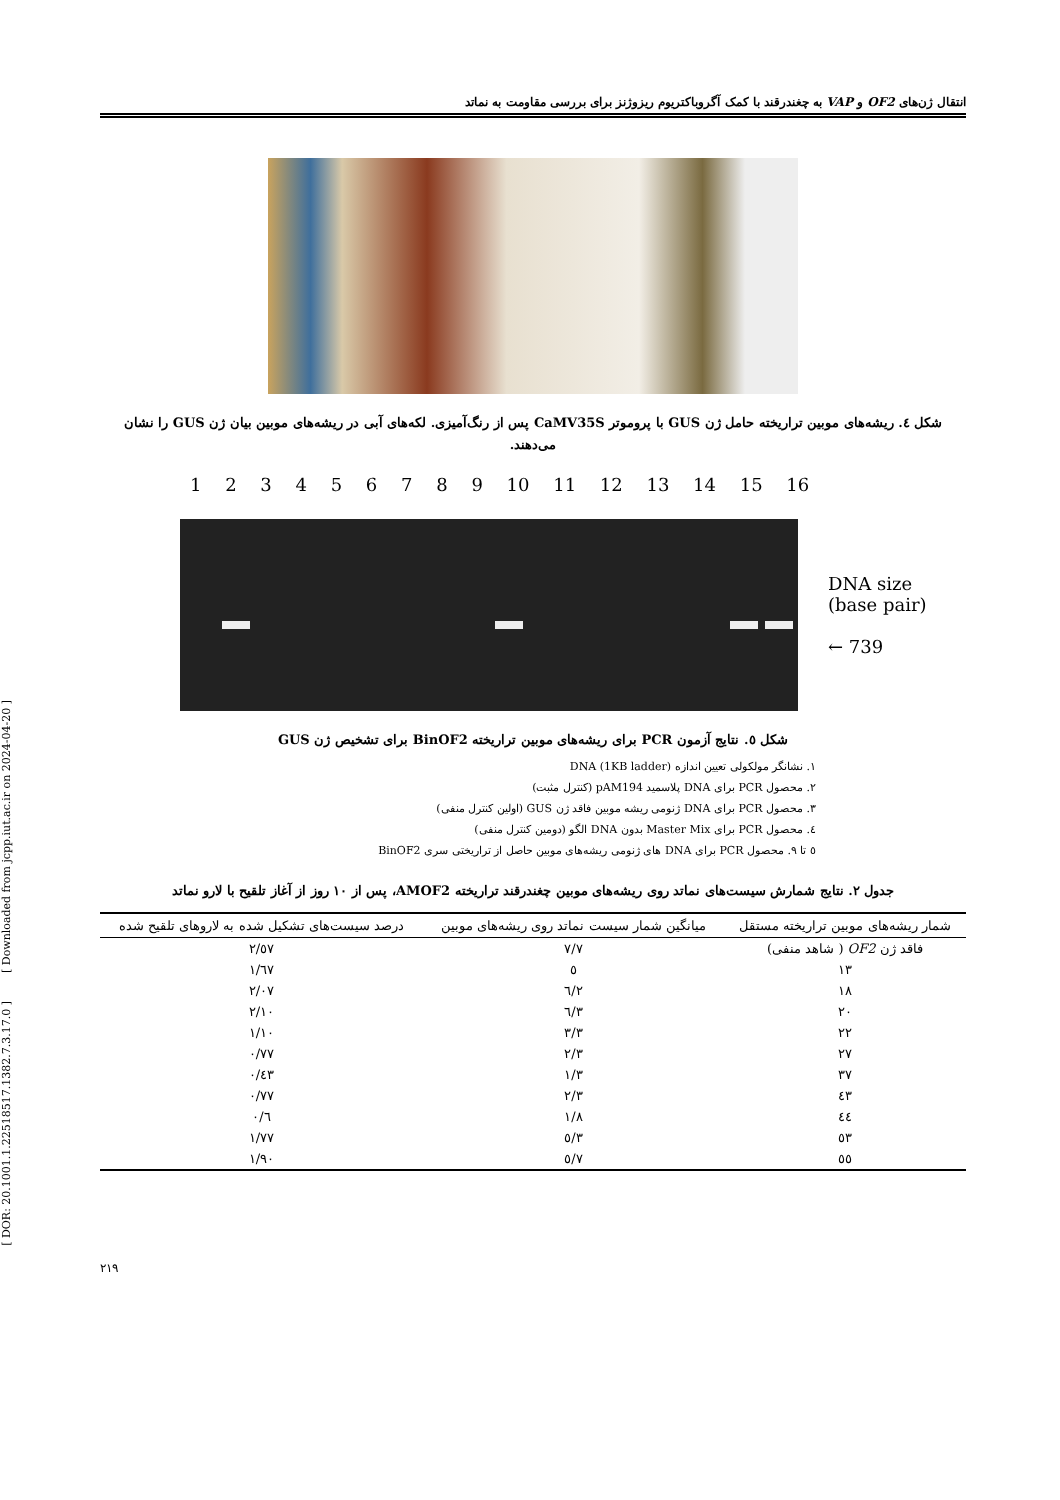انتقال ژن‌های OF2 و VAP به چغندرقند با کمک آگروباکتریوم ریزوژنز برای بررسی مقاومت به نماتد
شکل ٤. ریشه‌های موبین تراریخته حامل ژن GUS با پروموتر CaMV35S پس از رنگ‌آمیزی. لکه‌های آبی در ریشه‌های موبین بیان ژن GUS را نشان می‌دهند.
1 2 3 4 5 6 7 8 9 10 11 12 13 14 15 16
DNA size
(base pair)
← 739
شکل ٥. نتایج آزمون PCR برای ریشه‌های موبین تراریخته BinOF2 برای تشخیص ژن GUS
١. نشانگر مولکولی تعیین اندازه DNA (1KB ladder)
٢. محصول PCR برای DNA پلاسمید pAM194 (کنترل مثبت)
٣. محصول PCR برای DNA ژنومی ریشه موبین فاقد ژن GUS (اولین کنترل منفی)
٤. محصول PCR برای Master Mix بدون DNA الگو (دومین کنترل منفی)
٥ تا ٩. محصول PCR برای DNA های ژنومی ریشه‌های موبین حاصل از تراریختی سری BinOF2
جدول ٢. نتایج شمارش سیست‌های نماتد روی ریشه‌های موبین چغندرقند تراریخته AMOF2، پس از ١٠ روز از آغاز تلقیح با لارو نماتد
| شمار ریشه‌های موبین تراریخته مستقل | میانگین شمار سیست نماتد روی ریشه‌های موبین | درصد سیست‌های تشکیل شده به لاروهای تلقیح شده |
| --- | --- | --- |
| فاقد ژن OF2 ( شاهد منفی) | ٧/٧ | ٢/٥٧ |
| ١٣ | ٥ | ١/٦٧ |
| ١٨ | ٦/٢ | ٢/٠٧ |
| ٢٠ | ٦/٣ | ٢/١٠ |
| ٢٢ | ٣/٣ | ١/١٠ |
| ٢٧ | ٢/٣ | ٠/٧٧ |
| ٣٧ | ١/٣ | ٠/٤٣ |
| ٤٣ | ٢/٣ | ٠/٧٧ |
| ٤٤ | ١/٨ | ٠/٦ |
| ٥٣ | ٥/٣ | ١/٧٧ |
| ٥٥ | ٥/٧ | ١/٩٠ |
٢١٩
[ DOR: 20.1001.1.22518517.1382.7.3.17.0 ] [ Downloaded from jcpp.iut.ac.ir on 2024-04-20 ]